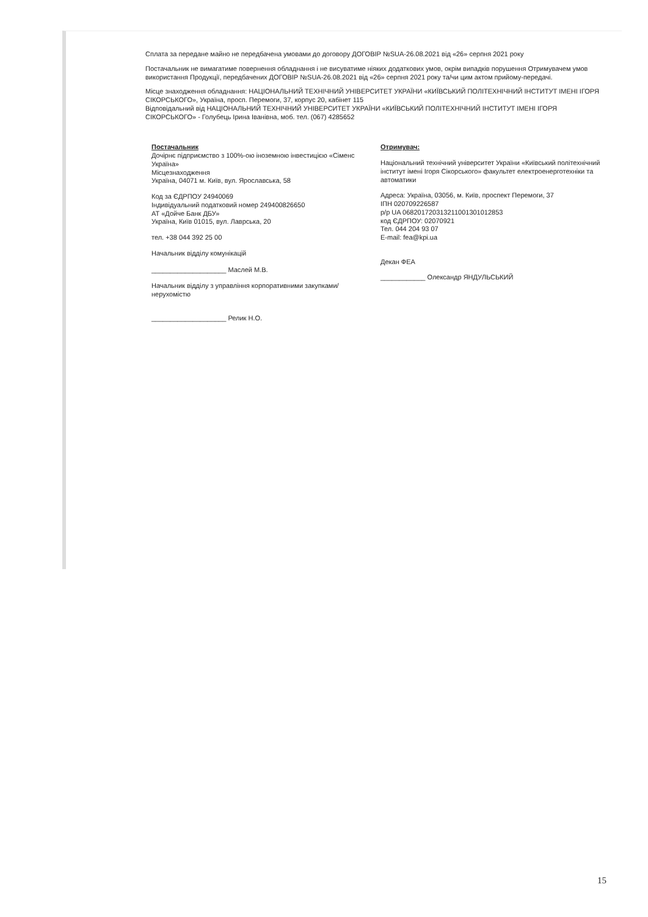Сплата за передане майно не передбачена умовами до договору ДОГОВІР №SUA-26.08.2021 від «26» серпня 2021 року
Постачальник не вимагатиме повернення обладнання і не висуватиме ніяких додаткових умов, окрім випадків порушення Отримувачем умов використання Продукції, передбачених ДОГОВІР №SUA-26.08.2021 від «26» серпня 2021 року та/чи цим актом прийому-передачі.
Місце знаходження обладнання: НАЦІОНАЛЬНИЙ ТЕХНІЧНИЙ УНІВЕРСИТЕТ УКРАЇНИ «КИЇВСЬКИЙ ПОЛІТЕХНІЧНИЙ ІНСТИТУТ ІМЕНІ ІГОРЯ СІКОРСЬКОГО», Україна, просп. Перемоги, 37, корпус 20, кабінет 115
Відповідальний від НАЦІОНАЛЬНИЙ ТЕХНІЧНИЙ УНІВЕРСИТЕТ УКРАЇНИ «КИЇВСЬКИЙ ПОЛІТЕХНІЧНИЙ ІНСТИТУТ ІМЕНІ ІГОРЯ СІКОРСЬКОГО» - Голубець Ірина Іванівна, моб. тел. (067) 4285652
Постачальник
Дочірнє підприємство з 100%-ою іноземною інвестицією «Сіменс Україна»
Місцезнаходження
Україна, 04071 м. Київ, вул. Ярославська, 58
Код за ЄДРПОУ 24940069
Індивідуальний податковий номер 249400826650
АТ «Дойче Банк ДБУ»
Україна, Київ 01015, вул. Лаврська, 20
тел. +38 044 392 25 00
Начальник відділу комунікацій
____________________ Маслей М.В.
Начальник відділу з управління корпоративними закупками/нерухомістю
____________________ Релик Н.О.
Отримувач:
Національний технічний університет України «Київський політехнічний інститут імені Ігоря Сікорського» факультет електроенерготехніки та автоматики
Адреса: Україна, 03056, м. Київ, проспект Перемоги, 37
ІПН 020709226587
р/р UA 068201720313211001301012853
код ЄДРПОУ: 02070921
Тел. 044 204 93 07
E-mail: fea@kpi.ua
Декан ФЕА
____________ Олександр ЯНДУЛЬСЬКИЙ
15